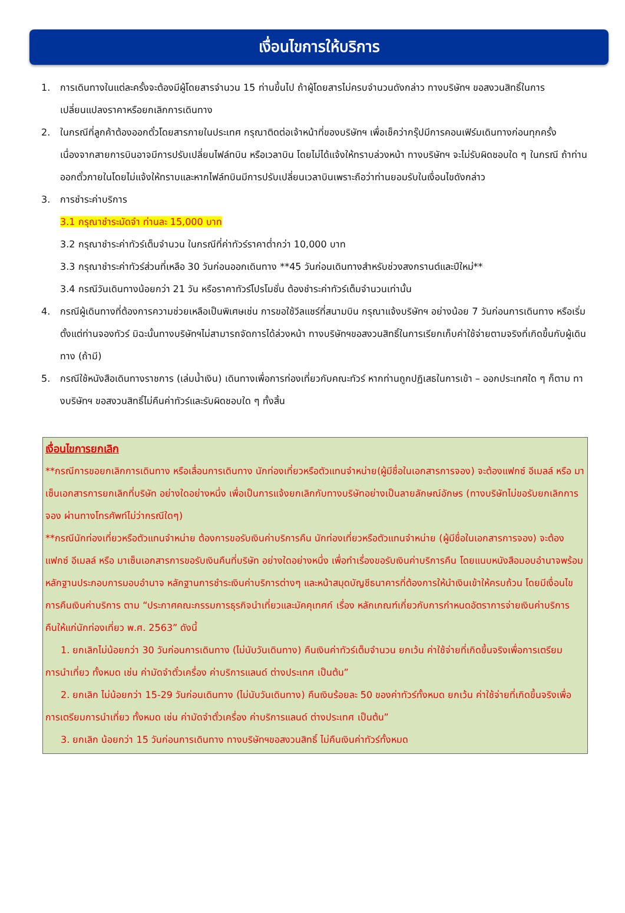เงื่อนไขการให้บริการ
1. การเดินทางในแต่ละครั้งจะต้องมีผู้โดยสารจำนวน 15 ท่านขึ้นไป ถ้าผู้โดยสารไม่ครบจำนวนดังกล่าว ทางบริษัทฯ ขอสงวนสิทธิ์ในการเปลี่ยนแปลงราคาหรือยกเลิกการเดินทาง
2. ในกรณีที่ลูกค้าต้องออกตั๋วโดยสารภายในประเทศ กรุณาติดต่อเจ้าหน้าที่ของบริษัทฯ เพื่อเช็คว่ากรุ๊ปมีการคอนเฟิร์มเดินทางก่อนทุกครั้ง เนื่องจากสายการบินอาจมีการปรับเปลี่ยนไฟล์ทบิน หรือเวลาบิน โดยไม่ได้แจ้งให้ทราบล่วงหน้า ทางบริษัทฯ จะไม่รับผิดชอบใด ๆ ในกรณี ถ้าท่านออกตั๋วภายในโดยไม่แจ้งให้ทราบและหากไฟล์ทบินมีการปรับเปลี่ยนเวลาบินเพราะถือว่าท่านยอมรับในเงื่อนไขดังกล่าว
3. การชำระค่าบริการ
3.1 กรุณาชำระมัดจำ ท่านละ 15,000 บาท
3.2 กรุณาชำระค่าทัวร์เต็มจำนวน ในกรณีที่ค่าทัวร์ราคาต่ำกว่า 10,000 บาท
3.3 กรุณาชำระค่าทัวร์ส่วนที่เหลือ 30 วันก่อนออกเดินทาง **45 วันก่อนเดินทางสำหรับช่วงสงกรานต์และปีใหม่**
3.4 กรณีวันเดินทางน้อยกว่า 21 วัน หรือราคาทัวร์โปรโมชั่น ต้องชำระค่าทัวร์เต็มจำนวนเท่านั้น
4. กรณีผู้เดินทางที่ต้องการความช่วยเหลือเป็นพิเศษเช่น การขอใช้วีลแชร์ที่สนามบิน กรุณาแจ้งบริษัทฯ อย่างน้อย 7 วันก่อนการเดินทาง หรือเริ่มตั้งแต่ท่านจองทัวร์ มิฉะนั้นทางบริษัทฯไม่สามารถจัดการได้ล่วงหน้า ทางบริษัทฯขอสงวนสิทธิ์ในการเรียกเก็บค่าใช้จ่ายตามจริงที่เกิดขึ้นกับผู้เดินทาง (ถ้ามี)
5. กรณีใช้หนังสือเดินทางราชการ (เล่มน้ำเงิน) เดินทางเพื่อการท่องเที่ยวกับคณะทัวร์ หากท่านถูกปฏิเสธในการเข้า – ออกประเทศใด ๆ ก็ตาม ทางบริษัทฯ ขอสงวนสิทธิ์ไม่คืนค่าทัวร์และรับผิดชอบใด ๆ ทั้งสิ้น
เงื่อนไขการยกเลิก
**กรณีการขอยกเลิกการเดินทาง หรือเลื่อนการเดินทาง นักท่องเที่ยวหรือตัวแทนจำหน่าย(ผู้มีชื่อในเอกสารการจอง) จะต้องแฟกซ์ อีเมลล์ หรือ มาเซ็นเอกสารการยกเลิกที่บริษัท อย่างใดอย่างหนึ่ง เพื่อเป็นการแจ้งยกเลิกกับทางบริษัทอย่างเป็นลายลักษณ์อักษร (ทางบริษัทไม่ขอรับยกเลิกการจอง ผ่านทางโทรศัพท์ไม่ว่ากรณีใดๆ)
**กรณีนักท่องเที่ยวหรือตัวแทนจำหน่าย ต้องการขอรับเงินค่าบริการคืน นักท่องเที่ยวหรือตัวแทนจำหน่าย (ผู้มีชื่อในเอกสารการจอง) จะต้องแฟกซ์ อีเมลล์ หรือ มาเซ็นเอกสารการขอรับเงินคืนที่บริษัท อย่างใดอย่างหนึ่ง เพื่อทำเรื่องขอรับเงินค่าบริการคืน โดยแนบหนังสือมอบอำนาจพร้อมหลักฐานประกอบการมอบอำนาจ หลักฐานการชำระเงินค่าบริการต่างๆ และหน้าสมุดบัญชีธนาคารที่ต้องการให้นำเงินเข้าให้ครบถ้วน โดยมีเงื่อนไขการคืนเงินค่าบริการ ตาม “ประกาศคณะกรรมการธุรกิจนำเที่ยวและมัคคุเทศก์ เรื่อง หลักเกณฑ์เกี่ยวกับการกำหนดอัตราการจ่ายเงินค่าบริการคืนให้แก่นักท่องเที่ยว พ.ศ. 2563” ดังนี้
1. ยกเลิกไม่น้อยกว่า 30 วันก่อนการเดินทาง (ไม่นับวันเดินทาง) คืนเงินค่าทัวร์เต็มจำนวน ยกเว้น ค่าใช้จ่ายที่เกิดขึ้นจริงเพื่อการเตรียมการนำเที่ยว ทั้งหมด เช่น ค่ามัดจำตั๋วเครื่อง ค่าบริการแลนด์ ต่างประเทศ เป็นต้น”
2. ยกเลิก ไม่น้อยกว่า 15-29 วันก่อนเดินทาง (ไม่นับวันเดินทาง) คืนเงินร้อยละ 50 ของค่าทัวร์ทั้งหมด ยกเว้น ค่าใช้จ่ายที่เกิดขึ้นจริงเพื่อการเตรียมการนำเที่ยว ทั้งหมด เช่น ค่ามัดจำตั๋วเครื่อง ค่าบริการแลนด์ ต่างประเทศ เป็นต้น”
3. ยกเลิก น้อยกว่า 15 วันก่อนการเดินทาง ทางบริษัทฯขอสงวนสิทธิ์ ไม่คืนเงินค่าทัวร์ทั้งหมด